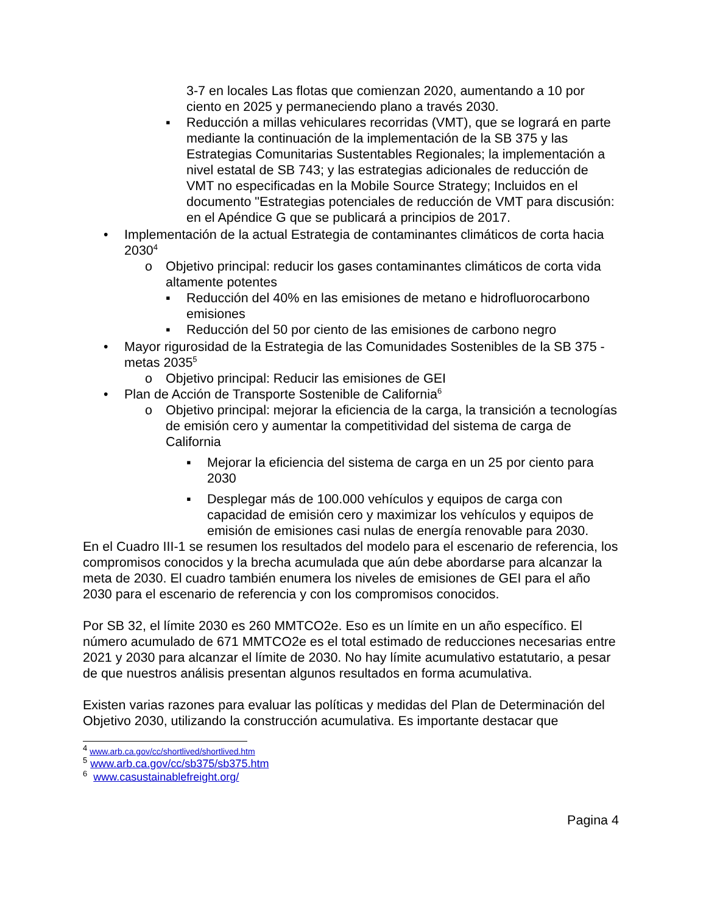3-7 en locales Las flotas que comienzan 2020, aumentando a 10 por ciento en 2025 y permaneciendo plano a través 2030.
▪ Reducción a millas vehiculares recorridas (VMT), que se logrará en parte mediante la continuación de la implementación de la SB 375 y las Estrategias Comunitarias Sustentables Regionales; la implementación a nivel estatal de SB 743; y las estrategias adicionales de reducción de VMT no especificadas en la Mobile Source Strategy; Incluidos en el documento "Estrategias potenciales de reducción de VMT para discusión: en el Apéndice G que se publicará a principios de 2017.
• Implementación de la actual Estrategia de contaminantes climáticos de corta hacia 2030<sup>4</sup>
o Objetivo principal: reducir los gases contaminantes climáticos de corta vida altamente potentes
▪ Reducción del 40% en las emisiones de metano e hidrofluorocarbono emisiones
▪ Reducción del 50 por ciento de las emisiones de carbono negro
• Mayor rigurosidad de la Estrategia de las Comunidades Sostenibles de la SB 375 - metas 2035<sup>5</sup>
o Objetivo principal: Reducir las emisiones de GEI
• Plan de Acción de Transporte Sostenible de California<sup>6</sup>
o Objetivo principal: mejorar la eficiencia de la carga, la transición a tecnologías de emisión cero y aumentar la competitividad del sistema de carga de California
▪ Mejorar la eficiencia del sistema de carga en un 25 por ciento para 2030
▪ Desplegar más de 100.000 vehículos y equipos de carga con capacidad de emisión cero y maximizar los vehículos y equipos de emisión de emisiones casi nulas de energía renovable para 2030.
En el Cuadro III-1 se resumen los resultados del modelo para el escenario de referencia, los compromisos conocidos y la brecha acumulada que aún debe abordarse para alcanzar la meta de 2030. El cuadro también enumera los niveles de emisiones de GEI para el año 2030 para el escenario de referencia y con los compromisos conocidos.
Por SB 32, el límite 2030 es 260 MMTCO2e. Eso es un límite en un año específico. El número acumulado de 671 MMTCO2e es el total estimado de reducciones necesarias entre 2021 y 2030 para alcanzar el límite de 2030. No hay límite acumulativo estatutario, a pesar de que nuestros análisis presentan algunos resultados en forma acumulativa.
Existen varias razones para evaluar las políticas y medidas del Plan de Determinación del Objetivo 2030, utilizando la construcción acumulativa. Es importante destacar que
<sup>4</sup> www.arb.ca.gov/cc/shortlived/shortlived.htm
<sup>5</sup> www.arb.ca.gov/cc/sb375/sb375.htm
<sup>6</sup> www.casustainablefreight.org/
Pagina 4